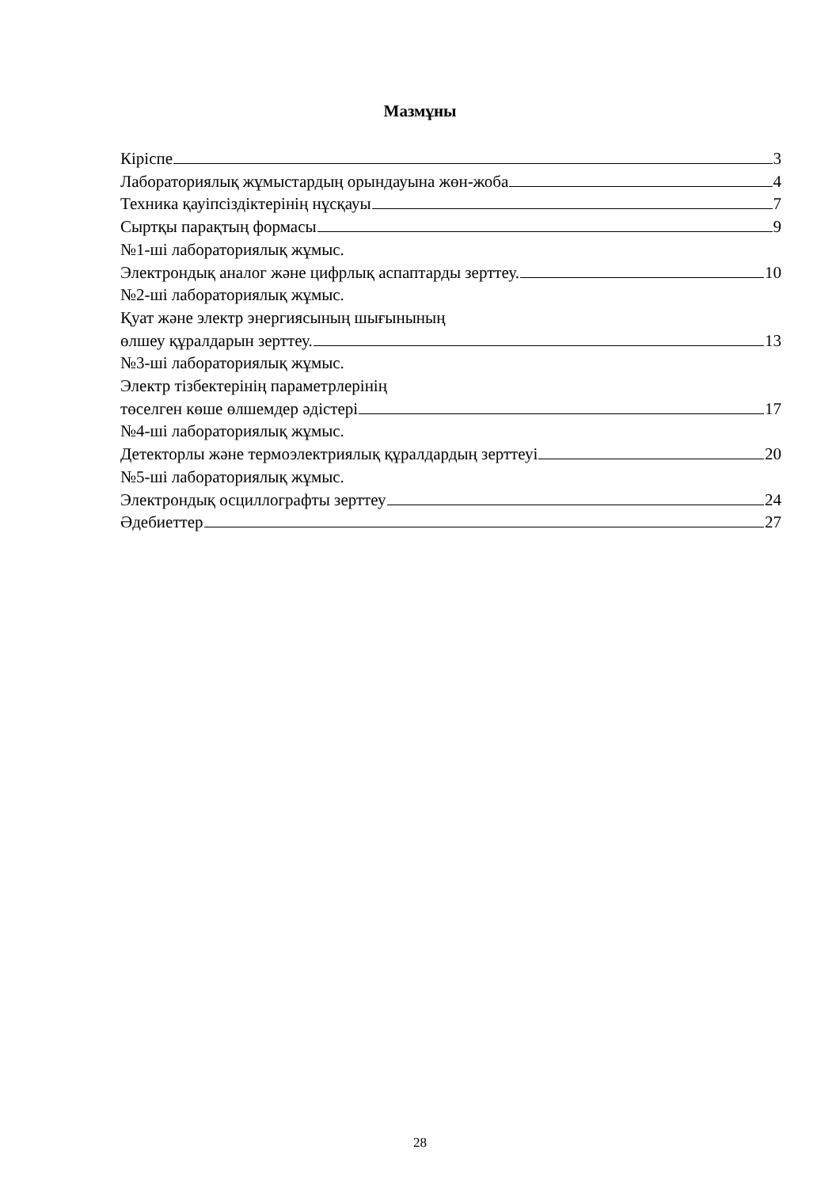Мазмұны
Кіріспе 3
Лабораториялық жұмыстардың орындауына жөн-жоба 4
Техника қауіпсіздіктерінің нұсқауы 7
Сыртқы парақтың формасы 9
№1-ші лабораториялық жұмыс.
Электрондық аналог және цифрлық аспаптарды зерттеу. 10
№2-ші лабораториялық жұмыс.
Қуат және электр энергиясының шығынының
өлшеу құралдарын зерттеу. 13
№3-ші лабораториялық жұмыс.
Электр тізбектерінің параметрлерінің
төселген көше өлшемдер әдістері 17
№4-ші лабораториялық жұмыс.
Детекторлы және термоэлектриялық құралдардың зерттеуі 20
№5-ші лабораториялық жұмыс.
Электрондық осциллографты зерттеу 24
Әдебиеттер 27
28